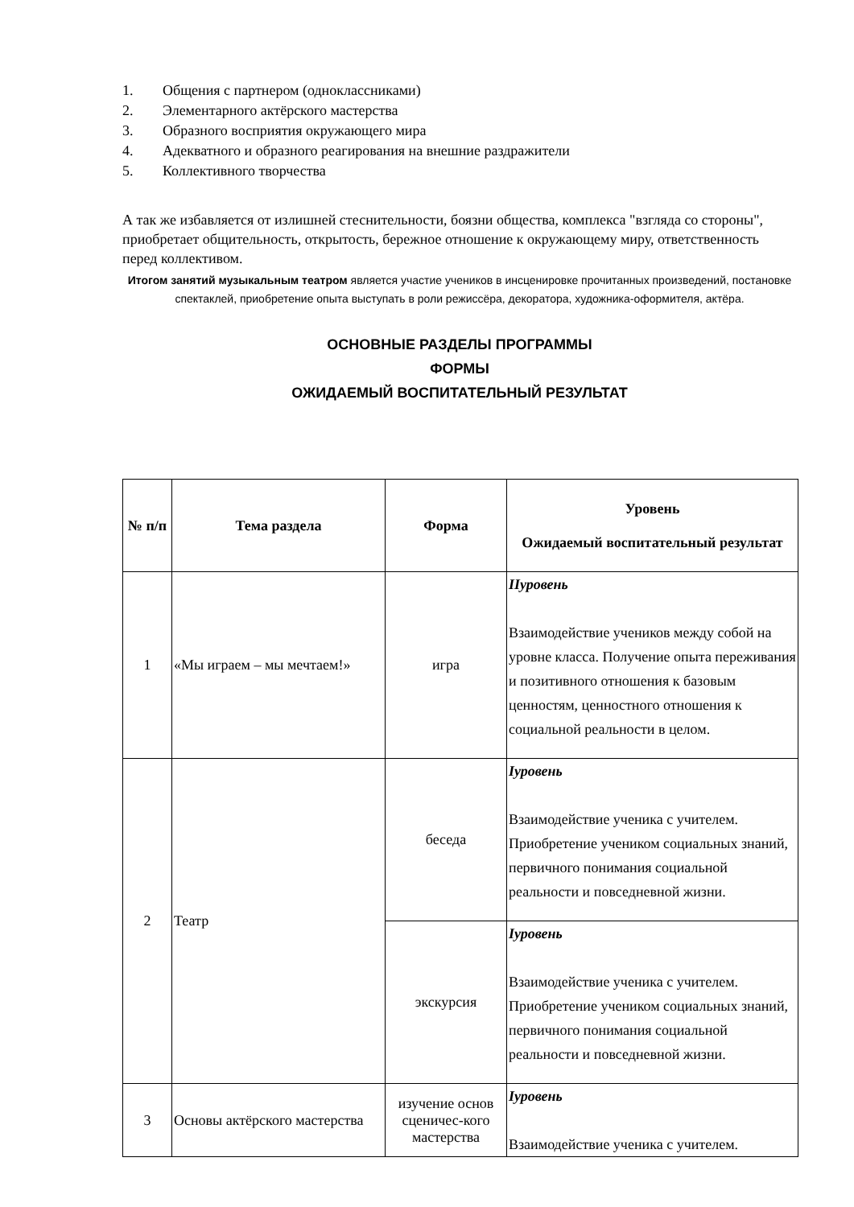1. Общения с партнером (одноклассниками)
2. Элементарного актёрского мастерства
3. Образного восприятия окружающего мира
4. Адекватного и образного реагирования на внешние раздражители
5. Коллективного творчества
А так же избавляется от излишней стеснительности, боязни общества, комплекса "взгляда со стороны", приобретает общительность, открытость, бережное отношение к окружающему миру, ответственность перед коллективом.
Итогом занятий музыкальным театром является участие учеников в инсценировке прочитанных произведений, постановке спектаклей, приобретение опыта выступать в роли режиссёра, декоратора, художника-оформителя, актёра.
ОСНОВНЫЕ РАЗДЕЛЫ ПРОГРАММЫ
ФОРМЫ
ОЖИДАЕМЫЙ ВОСПИТАТЕЛЬНЫЙ РЕЗУЛЬТАТ
| № п/п | Тема раздела | Форма | Уровень Ожидаемый воспитательный результат |
| --- | --- | --- | --- |
| 1 | «Мы играем – мы мечтаем!» | игра | IIуровень Взаимодействие учеников между собой на уровне класса. Получение опыта переживания и позитивного отношения к базовым ценностям, ценностного отношения к социальной реальности в целом. |
| 2 | Театр | беседа | Iуровень Взаимодействие ученика с учителем. Приобретение учеником социальных знаний, первичного понимания социальной реальности и повседневной жизни. |
| | | экскурсия | Iуровень Взаимодействие ученика с учителем. Приобретение учеником социальных знаний, первичного понимания социальной реальности и повседневной жизни. |
| 3 | Основы актёрского мастерства | изучение основ сценичес-кого мастерства | Iуровень Взаимодействие ученика с учителем. |